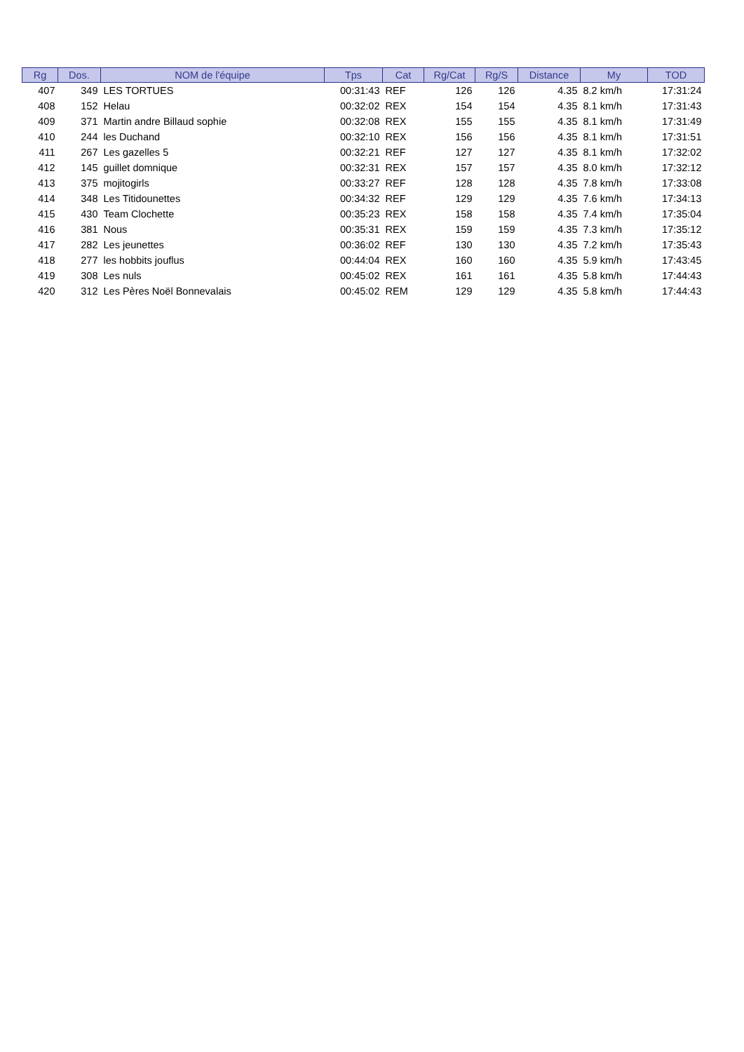| Rg | Dos. | NOM de l'équipe | Tps | Cat | Rg/Cat | Rg/S | Distance | My | TOD |
| --- | --- | --- | --- | --- | --- | --- | --- | --- | --- |
| 407 | 349 | LES TORTUES | 00:31:43 | REF | 126 | 126 | 4.35 | 8.2 km/h | 17:31:24 |
| 408 | 152 | Helau | 00:32:02 | REX | 154 | 154 | 4.35 | 8.1 km/h | 17:31:43 |
| 409 | 371 | Martin andre Billaud sophie | 00:32:08 | REX | 155 | 155 | 4.35 | 8.1 km/h | 17:31:49 |
| 410 | 244 | les Duchand | 00:32:10 | REX | 156 | 156 | 4.35 | 8.1 km/h | 17:31:51 |
| 411 | 267 | Les gazelles 5 | 00:32:21 | REF | 127 | 127 | 4.35 | 8.1 km/h | 17:32:02 |
| 412 | 145 | guillet domnique | 00:32:31 | REX | 157 | 157 | 4.35 | 8.0 km/h | 17:32:12 |
| 413 | 375 | mojitogirls | 00:33:27 | REF | 128 | 128 | 4.35 | 7.8 km/h | 17:33:08 |
| 414 | 348 | Les Titidounettes | 00:34:32 | REF | 129 | 129 | 4.35 | 7.6 km/h | 17:34:13 |
| 415 | 430 | Team Clochette | 00:35:23 | REX | 158 | 158 | 4.35 | 7.4 km/h | 17:35:04 |
| 416 | 381 | Nous | 00:35:31 | REX | 159 | 159 | 4.35 | 7.3 km/h | 17:35:12 |
| 417 | 282 | Les jeunettes | 00:36:02 | REF | 130 | 130 | 4.35 | 7.2 km/h | 17:35:43 |
| 418 | 277 | les hobbits jouflus | 00:44:04 | REX | 160 | 160 | 4.35 | 5.9 km/h | 17:43:45 |
| 419 | 308 | Les nuls | 00:45:02 | REX | 161 | 161 | 4.35 | 5.8 km/h | 17:44:43 |
| 420 | 312 | Les Pères Noël Bonnevalais | 00:45:02 | REM | 129 | 129 | 4.35 | 5.8 km/h | 17:44:43 |